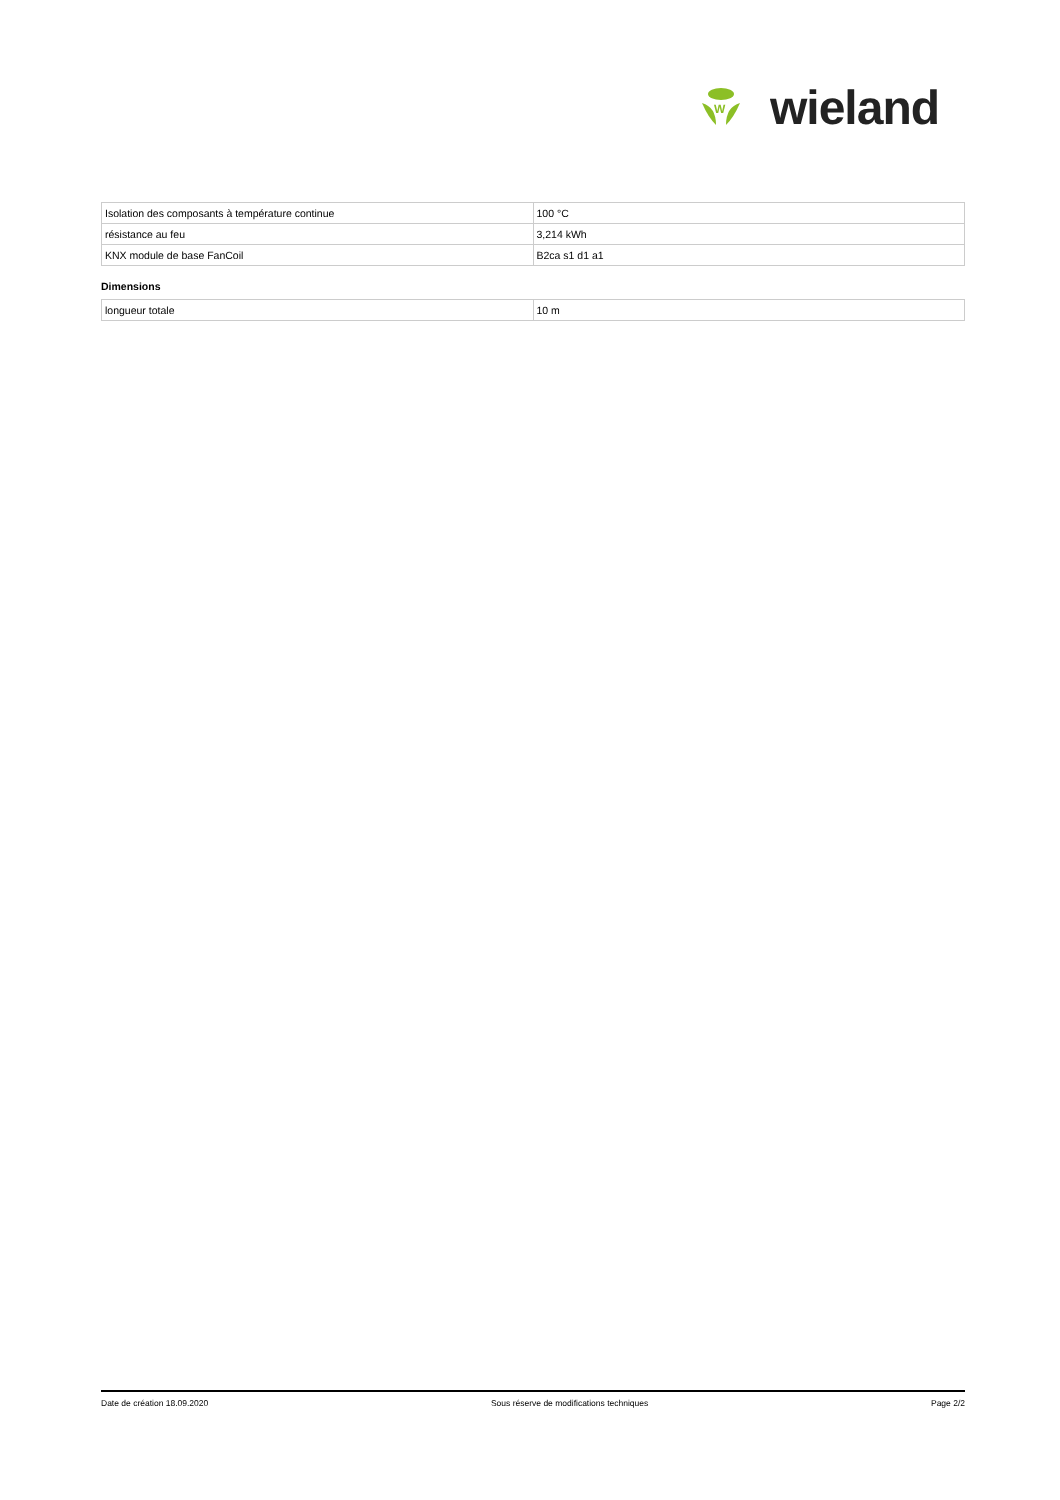W
wieland
| Isolation des composants à température continue | 100 °C |
| résistance au feu | 3,214 kWh |
| KNX module de base FanCoil | B2ca s1 d1 a1 |
Dimensions
| longueur totale | 10 m |
Date de création 18.09.2020 Sous réserve de modifications techniques Page 2/2